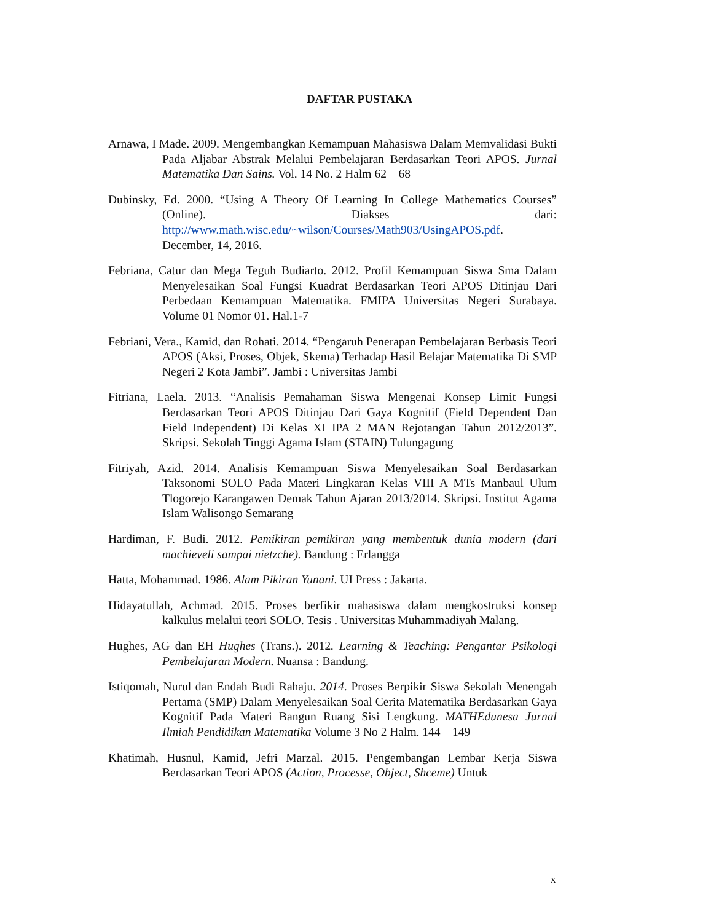DAFTAR PUSTAKA
Arnawa, I Made. 2009. Mengembangkan Kemampuan Mahasiswa Dalam Memvalidasi Bukti Pada Aljabar Abstrak Melalui Pembelajaran Berdasarkan Teori APOS. Jurnal Matematika Dan Sains. Vol. 14 No. 2 Halm 62 – 68
Dubinsky, Ed. 2000. “Using A Theory Of Learning In College Mathematics Courses” (Online). Diakses dari: http://www.math.wisc.edu/~wilson/Courses/Math903/UsingAPOS.pdf. December, 14, 2016.
Febriana, Catur dan Mega Teguh Budiarto. 2012. Profil Kemampuan Siswa Sma Dalam Menyelesaikan Soal Fungsi Kuadrat Berdasarkan Teori APOS Ditinjau Dari Perbedaan Kemampuan Matematika. FMIPA Universitas Negeri Surabaya. Volume 01 Nomor 01. Hal.1-7
Febriani, Vera., Kamid, dan Rohati. 2014. “Pengaruh Penerapan Pembelajaran Berbasis Teori APOS (Aksi, Proses, Objek, Skema) Terhadap Hasil Belajar Matematika Di SMP Negeri 2 Kota Jambi”. Jambi : Universitas Jambi
Fitriana, Laela. 2013. “Analisis Pemahaman Siswa Mengenai Konsep Limit Fungsi Berdasarkan Teori APOS Ditinjau Dari Gaya Kognitif (Field Dependent Dan Field Independent) Di Kelas XI IPA 2 MAN Rejotangan Tahun 2012/2013”. Skripsi. Sekolah Tinggi Agama Islam (STAIN) Tulungagung
Fitriyah, Azid. 2014. Analisis Kemampuan Siswa Menyelesaikan Soal Berdasarkan Taksonomi SOLO Pada Materi Lingkaran Kelas VIII A MTs Manbaul Ulum Tlogorejo Karangawen Demak Tahun Ajaran 2013/2014. Skripsi. Institut Agama Islam Walisongo Semarang
Hardiman, F. Budi. 2012. Pemikiran–pemikiran yang membentuk dunia modern (dari machieveli sampai nietzche). Bandung : Erlangga
Hatta, Mohammad. 1986. Alam Pikiran Yunani. UI Press : Jakarta.
Hidayatullah, Achmad. 2015. Proses berfikir mahasiswa dalam mengkostruksi konsep kalkulus melalui teori SOLO. Tesis . Universitas Muhammadiyah Malang.
Hughes, AG dan EH Hughes (Trans.). 2012. Learning & Teaching: Pengantar Psikologi Pembelajaran Modern. Nuansa : Bandung.
Istiqomah, Nurul dan Endah Budi Rahaju. 2014. Proses Berpikir Siswa Sekolah Menengah Pertama (SMP) Dalam Menyelesaikan Soal Cerita Matematika Berdasarkan Gaya Kognitif Pada Materi Bangun Ruang Sisi Lengkung. MATHEdunesa Jurnal Ilmiah Pendidikan Matematika Volume 3 No 2 Halm. 144 – 149
Khatimah, Husnul, Kamid, Jefri Marzal. 2015. Pengembangan Lembar Kerja Siswa Berdasarkan Teori APOS (Action, Processe, Object, Shceme) Untuk
x